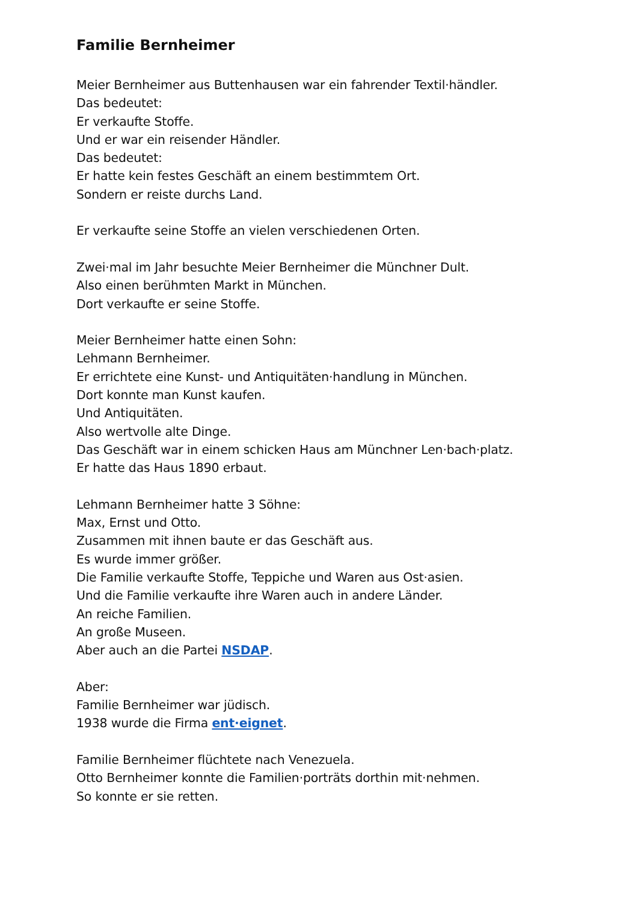Familie Bernheimer
Meier Bernheimer aus Buttenhausen war ein fahrender Textil·händler.
Das bedeutet:
Er verkaufte Stoffe.
Und er war ein reisender Händler.
Das bedeutet:
Er hatte kein festes Geschäft an einem bestimmtem Ort.
Sondern er reiste durchs Land.
Er verkaufte seine Stoffe an vielen verschiedenen Orten.
Zwei·mal im Jahr besuchte Meier Bernheimer die Münchner Dult.
Also einen berühmten Markt in München.
Dort verkaufte er seine Stoffe.
Meier Bernheimer hatte einen Sohn:
Lehmann Bernheimer.
Er errichtete eine Kunst- und Antiquitäten·handlung in München.
Dort konnte man Kunst kaufen.
Und Antiquitäten.
Also wertvolle alte Dinge.
Das Geschäft war in einem schicken Haus am Münchner Len·bach·platz.
Er hatte das Haus 1890 erbaut.
Lehmann Bernheimer hatte 3 Söhne:
Max, Ernst und Otto.
Zusammen mit ihnen baute er das Geschäft aus.
Es wurde immer größer.
Die Familie verkaufte Stoffe, Teppiche und Waren aus Ost·asien.
Und die Familie verkaufte ihre Waren auch in andere Länder.
An reiche Familien.
An große Museen.
Aber auch an die Partei NSDAP.
Aber:
Familie Bernheimer war jüdisch.
1938 wurde die Firma ent·eignet.
Familie Bernheimer flüchtete nach Venezuela.
Otto Bernheimer konnte die Familien·porträts dorthin mit·nehmen.
So konnte er sie retten.